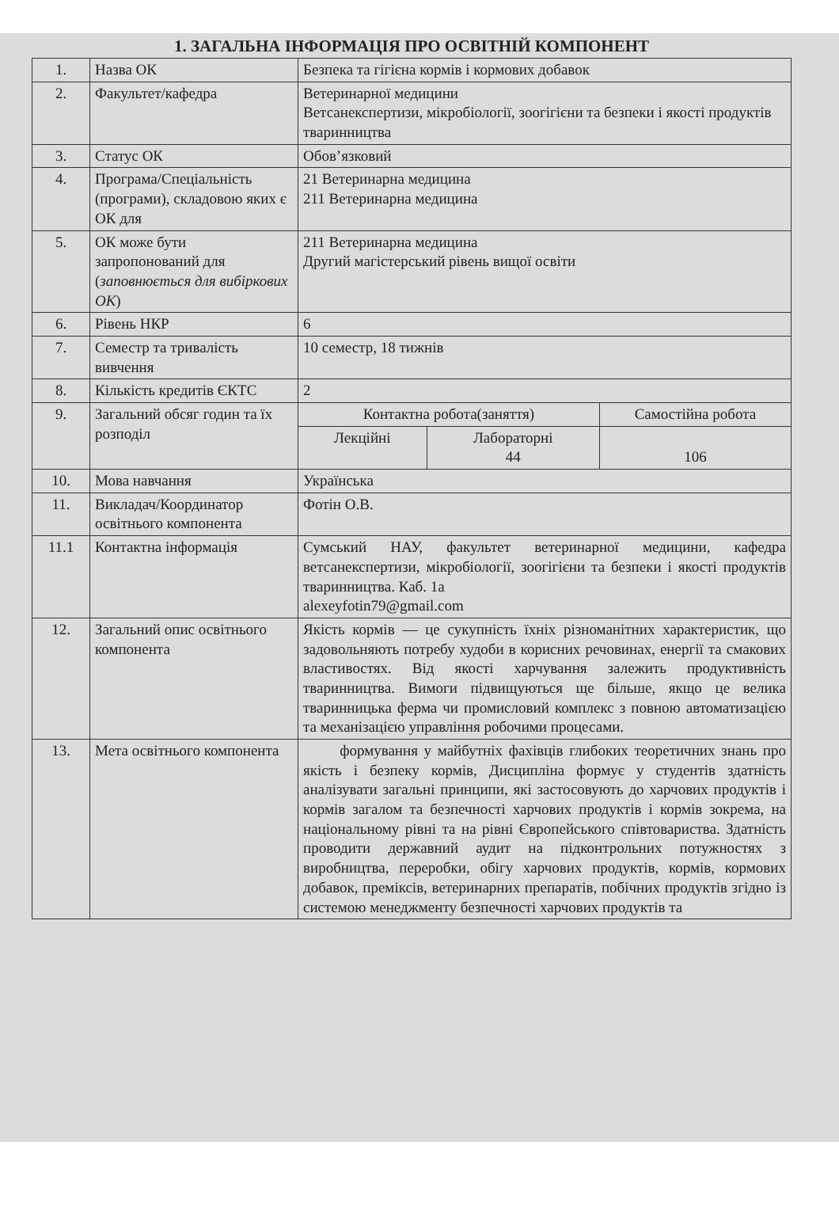1. ЗАГАЛЬНА ІНФОРМАЦІЯ ПРО ОСВІТНІЙ КОМПОНЕНТ
| 1. | Назва ОК | Безпека та гігієна кормів і кормових добавок | | |
| 2. | Факультет/кафедра | Ветеринарної медицини Ветсанекспертизи, мікробіології, зоогігієни та безпеки і якості продуктів тваринництва | | |
| 3. | Статус ОК | Обов’язковий | | |
| 4. | Програма/Спеціальність (програми), складовою яких є ОК для | 21 Ветеринарна медицина 211 Ветеринарна медицина | | |
| 5. | ОК може бути запропонований для ( заповнюється для вибіркових ОК ) | 211 Ветеринарна медицина Другий магістерський рівень вищої освіти | | |
| 6. | Рівень НКР | 6 | | |
| 7. | Семестр та тривалість вивчення | 10 семестр, 18 тижнів | | |
| 8. | Кількість кредитів ЄКТС | 2 | | |
| 9. | Загальний обсяг годин та їх розподіл | Контактна робота(заняття) | | Самостійна робота |
| | | Лекційні | Лабораторні 44 | 106 |
| 10. | Мова навчання | Українська | | |
| 11. | Викладач/Координатор освітнього компонента | Фотін О.В. | | |
| 11.1 | Контактна інформація | Сумський НАУ, факультет ветеринарної медицини, кафедра ветсанекспертизи, мікробіології, зоогігієни та безпеки і якості продуктів тваринництва. Каб. 1а alexeyfotin79@gmail.com | | |
| 12. | Загальний опис освітнього компонента | Якість кормів — це сукупність їхніх різноманітних характеристик, що задовольняють потребу худоби в корисних речовинах, енергії та смакових властивостях. Від якості харчування залежить продуктивність тваринництва. Вимоги підвищуються ще більше, якщо це велика тваринницька ферма чи промисловий комплекс з повною автоматизацією та механізацією управління робочими процесами. | | |
| 13. | Мета освітнього компонента | формування у майбутніх фахівців глибоких теоретичних знань про якість і безпеку кормів, Дисципліна формує у студентів здатність аналізувати загальні принципи, які застосовують до харчових продуктів і кормів загалом та безпечності харчових продуктів і кормів зокрема, на національному рівні та на рівні Європейського співтовариства. Здатність проводити державний аудит на підконтрольних потужностях з виробництва, переробки, обігу харчових продуктів, кормів, кормових добавок, преміксів, ветеринарних препаратів, побічних продуктів згідно із системою менеджменту безпечності харчових продуктів та | | |